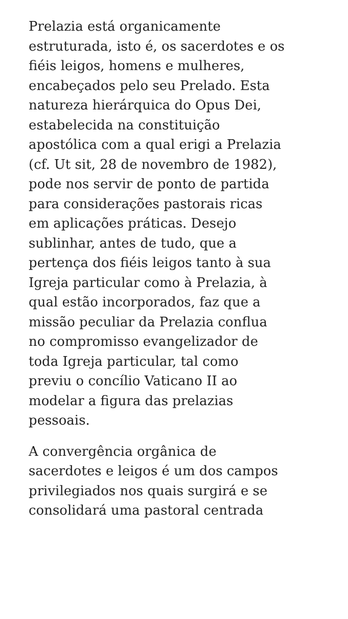Prelazia está organicamente
estruturada, isto é, os sacerdotes e os
fiéis leigos, homens e mulheres,
encabeçados pelo seu Prelado. Esta
natureza hierárquica do Opus Dei,
estabelecida na constituição
apostólica com a qual erigi a Prelazia
(cf. Ut sit, 28 de novembro de 1982),
pode nos servir de ponto de partida
para considerações pastorais ricas
em aplicações práticas. Desejo
sublinhar, antes de tudo, que a
pertença dos fiéis leigos tanto à sua
Igreja particular como à Prelazia, à
qual estão incorporados, faz que a
missão peculiar da Prelazia conflua
no compromisso evangelizador de
toda Igreja particular, tal como
previu o concílio Vaticano II ao
modelar a figura das prelazias
pessoais.
A convergência orgânica de
sacerdotes e leigos é um dos campos
privilegiados nos quais surgirá e se
consolidará uma pastoral centrada